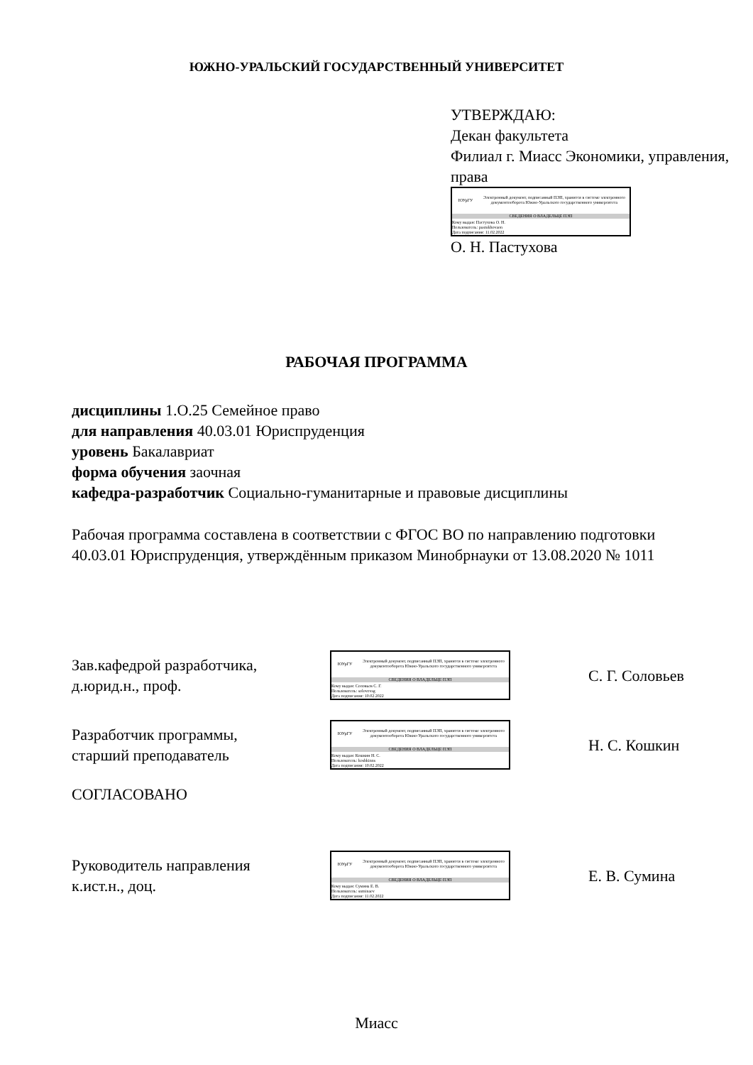ЮЖНО-УРАЛЬСКИЙ ГОСУДАРСТВЕННЫЙ УНИВЕРСИТЕТ
УТВЕРЖДАЮ:
Декан факультета
Филиал г. Миасс Экономики, управления, права
ЮУрГУ
Электронный документ, подписанный ПЭП, хранится в системе электронного документооборота Южно-Уральского государственного университета
СВЕДЕНИЯ О ВЛАДЕЛЬЦЕ ПЭП
Кому выдан: Пастухова О. Н.
Пользователь: pastukhovaon
Дата подписания: 11.02.2022
О. Н. Пастухова
РАБОЧАЯ ПРОГРАММА
дисциплины 1.О.25 Семейное право
для направления 40.03.01 Юриспруденция
уровень Бакалавриат
форма обучения заочная
кафедра-разработчик Социально-гуманитарные и правовые дисциплины
Рабочая программа составлена в соответствии с ФГОС ВО по направлению подготовки 40.03.01 Юриспруденция, утверждённым приказом Минобрнауки от 13.08.2020 № 1011
Зав.кафедрой разработчика,
д.юрид.н., проф.
ЮУрГУ
Электронный документ, подписанный ПЭП, хранится в системе электронного документооборота Южно-Уральского государственного университета
СВЕДЕНИЯ О ВЛАДЕЛЬЦЕ ПЭП
Кому выдан: Соловьев С. Г.
Пользователь: solovevsg
Дата подписания: 10.02.2022
С. Г. Соловьев
Разработчик программы,
старший преподаватель
ЮУрГУ
Электронный документ, подписанный ПЭП, хранится в системе электронного документооборота Южно-Уральского государственного университета
СВЕДЕНИЯ О ВЛАДЕЛЬЦЕ ПЭП
Кому выдан: Кошкин Н. С.
Пользователь: koshkinns
Дата подписания: 10.02.2022
Н. С. Кошкин
СОГЛАСОВАНО
Руководитель направления
к.ист.н., доц.
ЮУрГУ
Электронный документ, подписанный ПЭП, хранится в системе электронного документооборота Южно-Уральского государственного университета
СВЕДЕНИЯ О ВЛАДЕЛЬЦЕ ПЭП
Кому выдан: Сумина Е. В.
Пользователь: suminaev
Дата подписания: 11.02.2022
Е. В. Сумина
Миасс